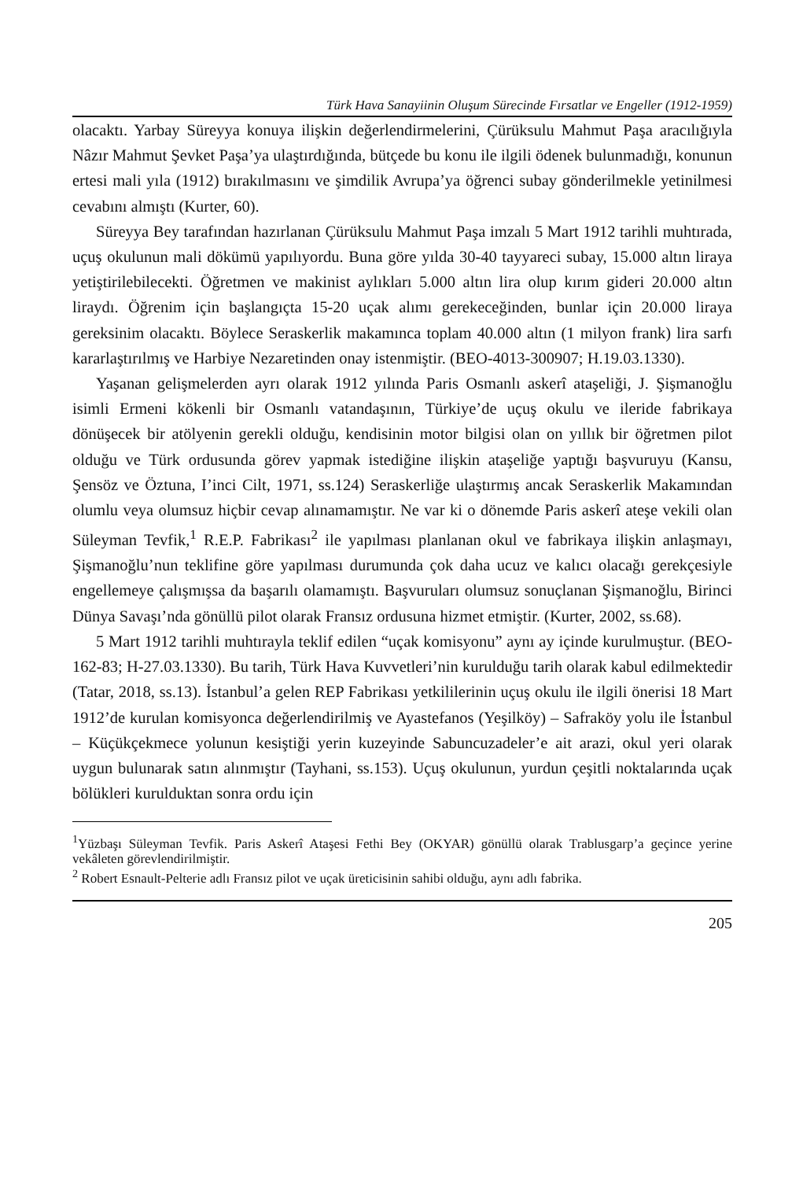Türk Hava Sanayiinin Oluşum Sürecinde Fırsatlar ve Engeller (1912-1959)
olacaktı. Yarbay Süreyya konuya ilişkin değerlendirmelerini, Çürüksulu Mahmut Paşa aracılığıyla Nâzır Mahmut Şevket Paşa’ya ulaştırdığında, bütçede bu konu ile ilgili ödenek bulunmadığı, konunun ertesi mali yıla (1912) bırakılmasını ve şimdilik Avrupa’ya öğrenci subay gönderilmekle yetinilmesi cevabını almıştı (Kurter, 60).
Süreyya Bey tarafından hazırlanan Çürüksulu Mahmut Paşa imzalı 5 Mart 1912 tarihli muhtırada, uçuş okulunun mali dökümü yapılıyordu. Buna göre yılda 30-40 tayyareci subay, 15.000 altın liraya yetiştirilebilecekti. Öğretmen ve makinist aylıkları 5.000 altın lira olup kırım gideri 20.000 altın liraydı. Öğrenim için başlangıçta 15-20 uçak alımı gerekeceğinden, bunlar için 20.000 liraya gereksinim olacaktı. Böylece Seraskerlik makamınca toplam 40.000 altın (1 milyon frank) lira sarfı kararlaştırılmış ve Harbiye Nezaretinden onay istenmiştir. (BEO-4013-300907; H.19.03.1330).
Yaşanan gelişmelerden ayrı olarak 1912 yılında Paris Osmanlı askerî ataşeliği, J. Şişmanoğlu isimli Ermeni kökenli bir Osmanlı vatandaşının, Türkiye’de uçuş okulu ve ileride fabrikaya dönüşecek bir atölyenin gerekli olduğu, kendisinin motor bilgisi olan on yıllık bir öğretmen pilot olduğu ve Türk ordusunda görev yapmak istediğine ilişkin ataşeliğe yaptığı başvuruyu (Kansu, Şensöz ve Öztuna, I’inci Cilt, 1971, ss.124) Seraskerliğe ulaştırmış ancak Seraskerlik Makamından olumlu veya olumsuz hiçbir cevap alınamamıştır. Ne var ki o dönemde Paris askerî ateşe vekili olan Süleyman Tevfik,<sup>1</sup> R.E.P. Fabrikası<sup>2</sup> ile yapılması planlanan okul ve fabrikaya ilişkin anlaşmayı, Şişmanoğlu’nun teklifine göre yapılması durumunda çok daha ucuz ve kalıcı olacağı gerekçesiyle engellemeye çalışmışsa da başarılı olamamıştı. Başvuruları olumsuz sonuçlanan Şişmanoğlu, Birinci Dünya Savaşı’nda gönüllü pilot olarak Fransız ordusuna hizmet etmiştir. (Kurter, 2002, ss.68).
5 Mart 1912 tarihli muhtırayla teklif edilen “uçak komisyonu” aynı ay içinde kurulmuştur. (BEO-162-83; H-27.03.1330). Bu tarih, Türk Hava Kuvvetleri’nin kurulduğu tarih olarak kabul edilmektedir (Tatar, 2018, ss.13). İstanbul’a gelen REP Fabrikası yetkililerinin uçuş okulu ile ilgili önerisi 18 Mart 1912’de kurulan komisyonca değerlendirilmiş ve Ayastefanos (Yeşilköy) – Safraköy yolu ile İstanbul – Küçükçekmece yolunun kesiştiği yerin kuzeyinde Sabuncuzadeler’e ait arazi, okul yeri olarak uygun bulunarak satın alınmıştır (Tayhani, ss.153). Uçuş okulunun, yurdun çeşitli noktalarında uçak bölükleri kurulduktan sonra ordu için
<sup>1</sup> Yüzbaşı Süleyman Tevfik. Paris Askerî Ataşesi Fethi Bey (OKYAR) gönüllü olarak Trablusgarp’a geçince yerine vekâleten görevlendirilmiştir.
<sup>2</sup> Robert Esnault-Pelterie adlı Fransız pilot ve uçak üreticisinin sahibi olduğu, aynı adlı fabrika.
205